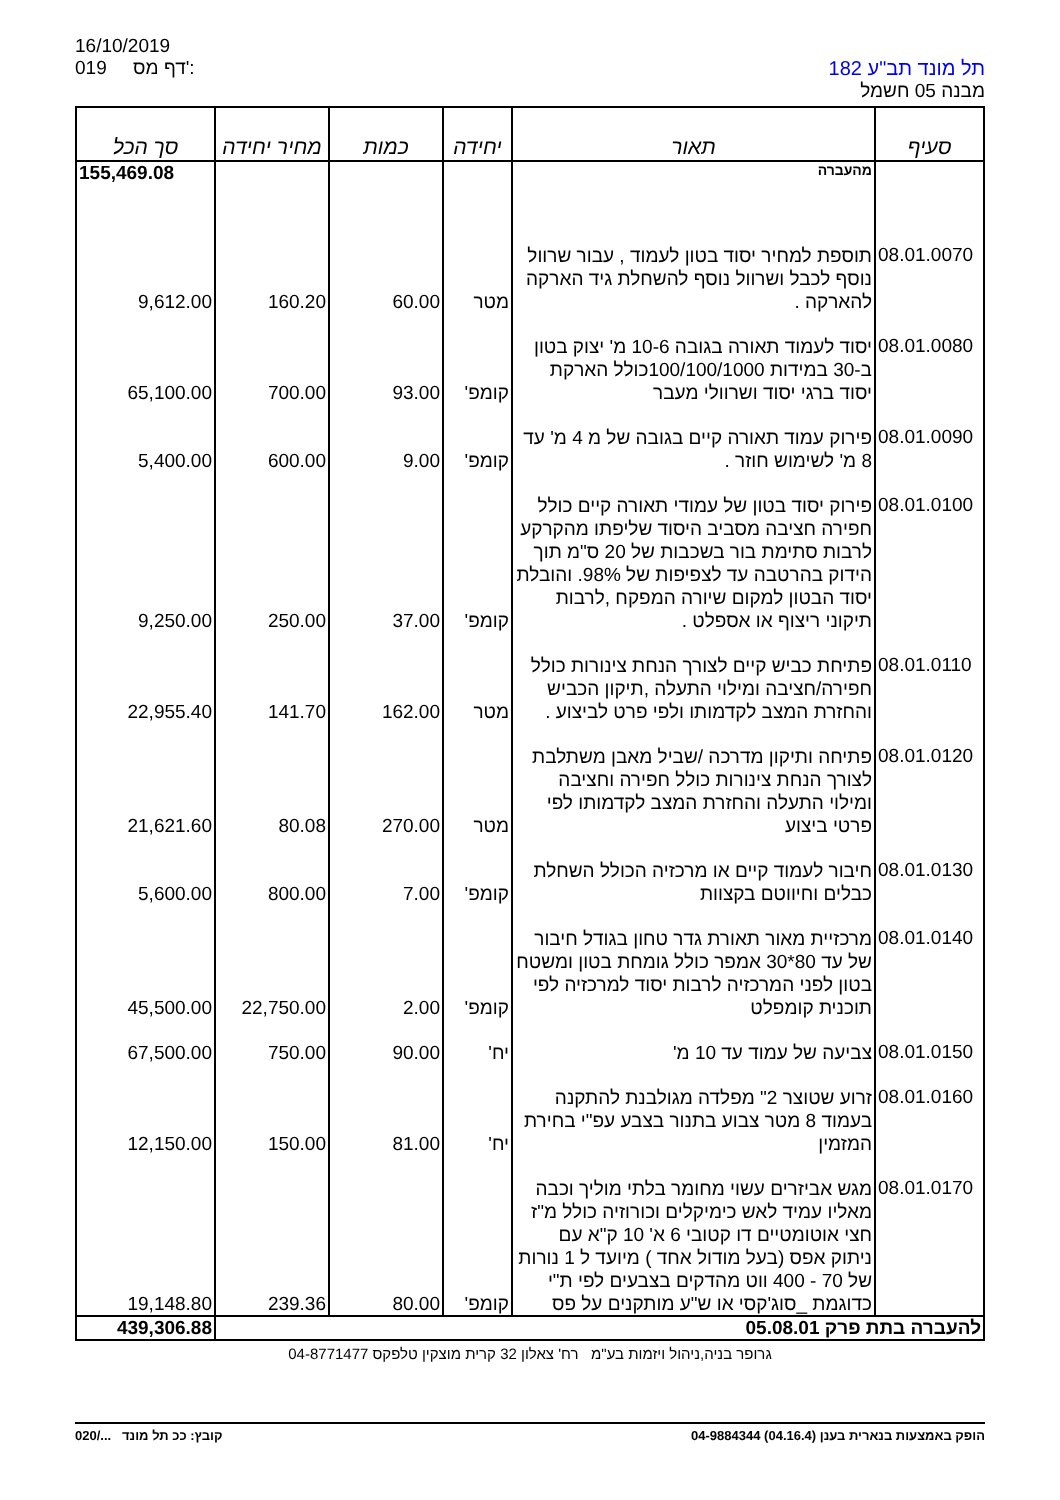16/10/2019
019 דף מס':
תל מונד תב"ע 182
מבנה 05 חשמל
| סעיף | תאור | יחידה | כמות | מחיר יחידה | סך הכל |
| --- | --- | --- | --- | --- | --- |
| | מהעברה | | | | 155,469.08 |
| 08.01.0070 | תוספת למחיר יסוד בטון לעמוד , עבור שרוול נוסף לכבל ושרוול נוסף להשחלת גיד הארקה להארקה . | מטר | 60.00 | 160.20 | 9,612.00 |
| 08.01.0080 | יסוד לעמוד תאורה בגובה 10-6 מ' יצוק בטון ב-30 במידות 100/100/1000כולל הארקת יסוד ברגי יסוד ושרוולי מעבר | קומפ' | 93.00 | 700.00 | 65,100.00 |
| 08.01.0090 | פירוק עמוד תאורה קיים בגובה של מ 4 מ' עד 8 מ' לשימוש חוזר . | קומפ' | 9.00 | 600.00 | 5,400.00 |
| 08.01.0100 | פירוק יסוד בטון של עמודי תאורה קיים כולל חפירה חציבה מסביב היסוד שליפתו מהקרקע לרבות סתימת בור בשכבות של 20 ס"מ תוך הידוק בהרטבה עד לצפיפות של 98%. והובלת יסוד הבטון למקום שיורה המפקח ,לרבות תיקוני ריצוף או אספלט . | קומפ' | 37.00 | 250.00 | 9,250.00 |
| 08.01.0110 | פתיחת כביש קיים לצורך הנחת צינורות כולל חפירה/חציבה ומילוי התעלה ,תיקון הכביש והחזרת המצב לקדמותו ולפי פרט לביצוע . | מטר | 162.00 | 141.70 | 22,955.40 |
| 08.01.0120 | פתיחה ותיקון מדרכה /שביל מאבן משתלבת לצורך הנחת צינורות כולל חפירה וחציבה ומילוי התעלה והחזרת המצב לקדמותו לפי פרטי ביצוע | מטר | 270.00 | 80.08 | 21,621.60 |
| 08.01.0130 | חיבור לעמוד קיים או מרכזיה הכולל השחלת כבלים וחיווטם בקצוות | קומפ' | 7.00 | 800.00 | 5,600.00 |
| 08.01.0140 | מרכזיית מאור תאורת גדר טחון בגודל חיבור של עד 80*30 אמפר כולל גומחת בטון ומשטח בטון לפני המרכזיה לרבות יסוד למרכזיה לפי תוכנית קומפלט | קומפ' | 2.00 | 22,750.00 | 45,500.00 |
| 08.01.0150 | צביעה של עמוד עד 10 מ' | יח' | 90.00 | 750.00 | 67,500.00 |
| 08.01.0160 | זרוע שטוצר 2" מפלדה מגולבנת להתקנה בעמוד 8 מטר צבוע בתנור בצבע עפ"י בחירת המזמין | יח' | 81.00 | 150.00 | 12,150.00 |
| 08.01.0170 | מגש אביזרים עשוי מחומר בלתי מוליך וכבה מאליו עמיד לאש כימיקלים וכורוזיה כולל מ"ז חצי אוטומטיים דו קטובי 6 א' 10 ק"א עם ניתוק אפס (בעל מודול אחד ) מיועד ל 1 נורות של 70 - 400 ווט מהדקים בצבעים לפי ת"י כדוגמת _סוג'קסי או ש"ע מותקנים על פס | קומפ' | 80.00 | 239.36 | 19,148.80 |
| להעברה בתת פרק 05.08.01 | | | | | 439,306.88 |
גרופר בניה,ניהול ויזמות בע"מ רח' צאלון 32 קרית מוצקין טלפקס 04-8771477
020/... קובץ: ככ תל מונד הופק באמצעות בנארית בענן (04.16.4) 04-9884344